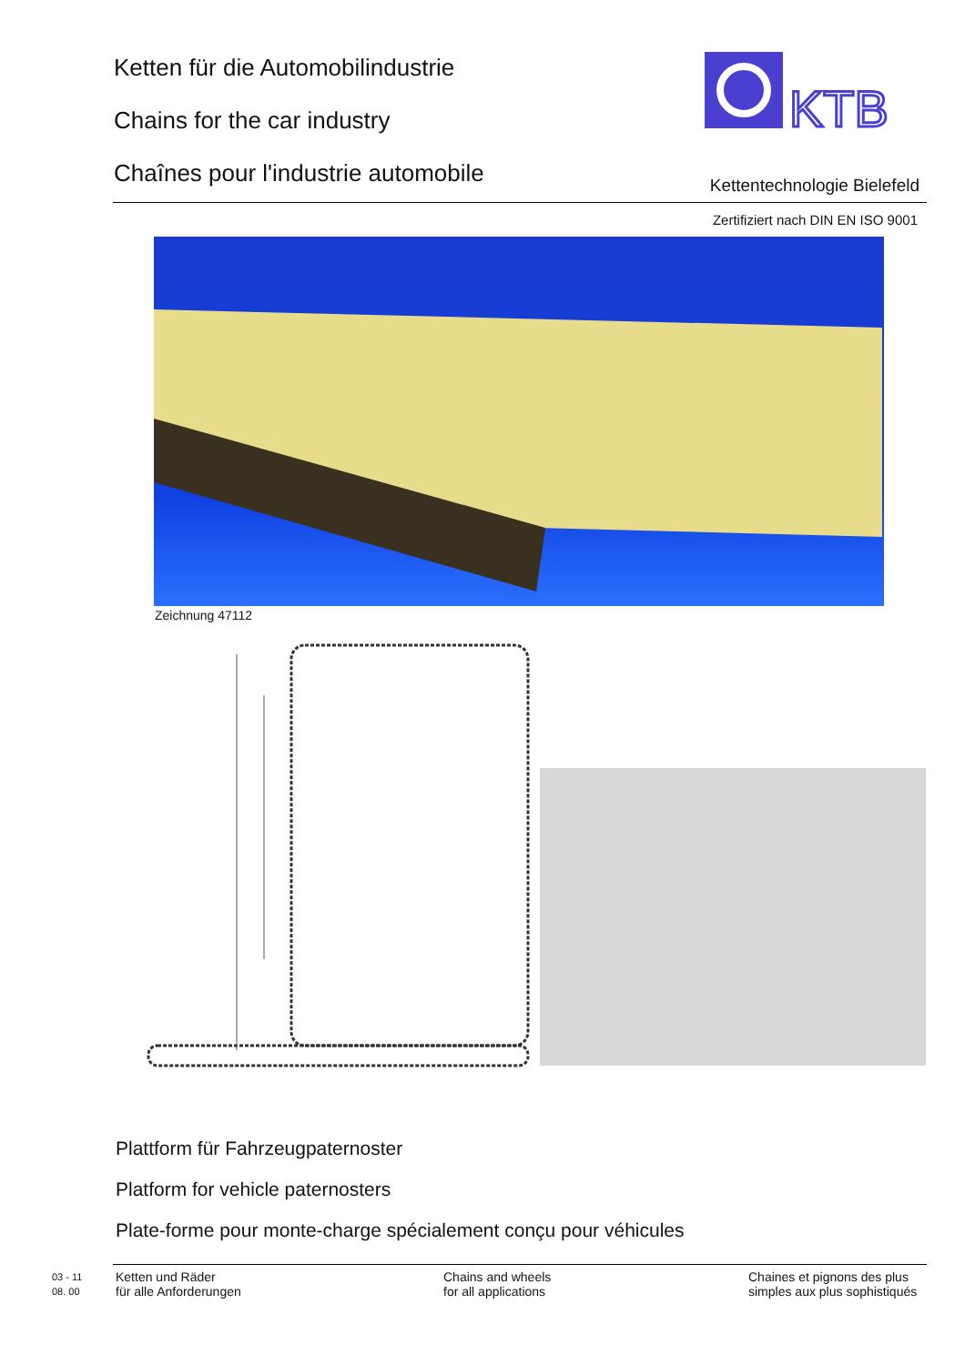Ketten für die Automobilindustrie
Chains for the car industry
Chaînes pour l'industrie automobile
KTB
Kettentechnologie Bielefeld
Zertifiziert nach DIN EN ISO 9001
Zeichnung 47112
Plattform für Fahrzeugpaternoster
Platform for vehicle paternosters
Plate-forme pour monte-charge spécialement conçu pour véhicules
03 - 11
08. 00
Ketten und Räder
für alle Anforderungen
Chains and wheels
for all applications
Chaines et pignons des plus
simples aux plus sophistiqués